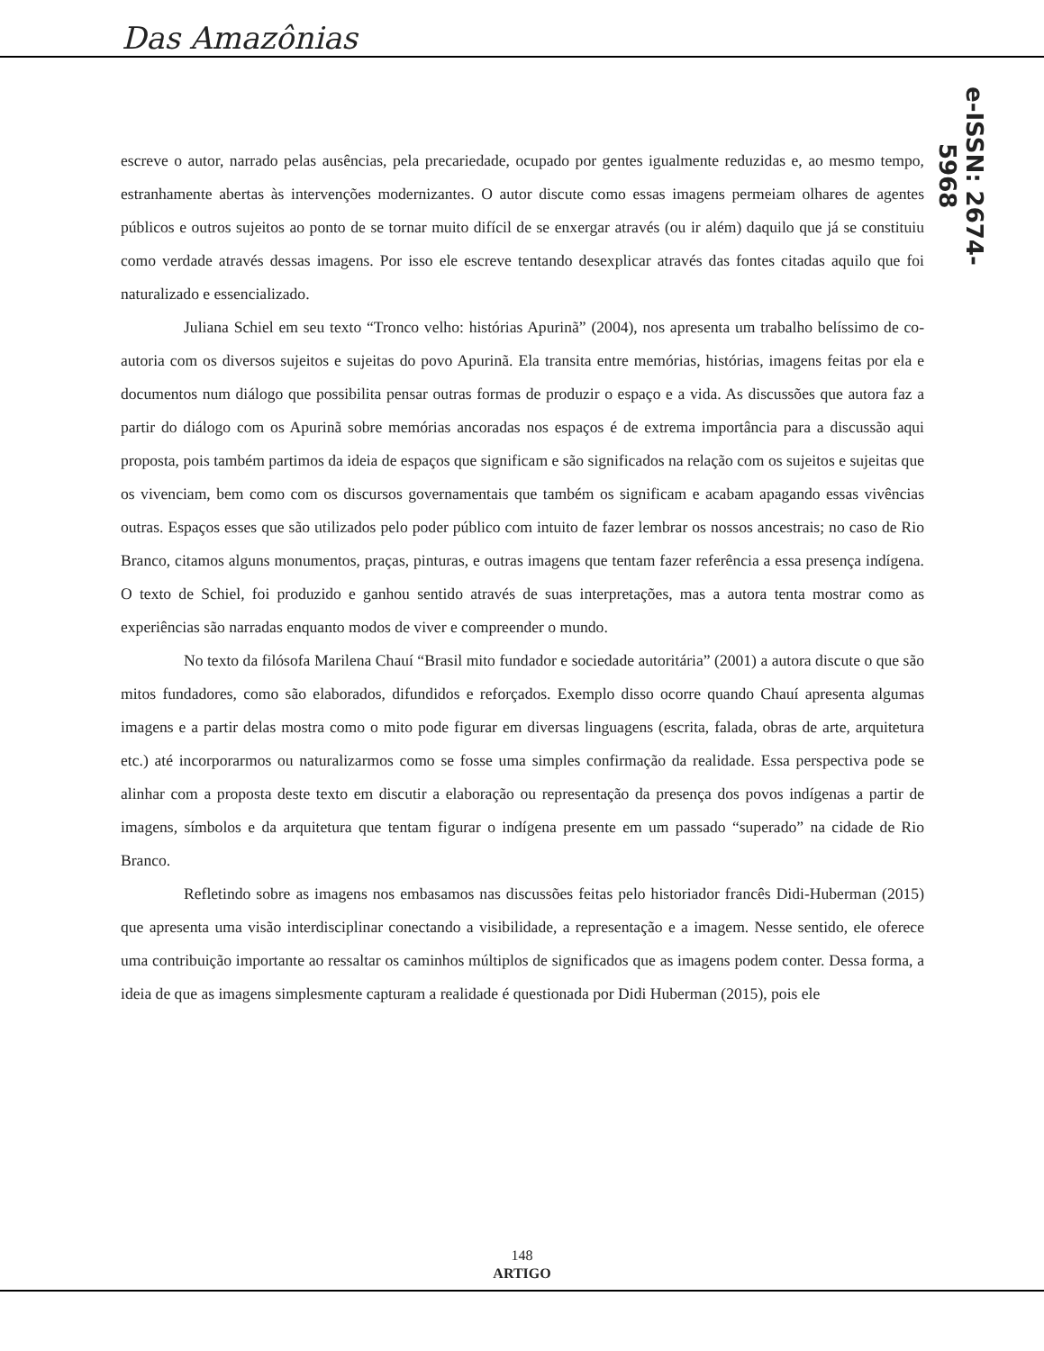Das Amazônias
e-ISSN: 2674-5968
escreve o autor, narrado pelas ausências, pela precariedade, ocupado por gentes igualmente reduzidas e, ao mesmo tempo, estranhamente abertas às intervenções modernizantes. O autor discute como essas imagens permeiam olhares de agentes públicos e outros sujeitos ao ponto de se tornar muito difícil de se enxergar através (ou ir além) daquilo que já se constituiu como verdade através dessas imagens. Por isso ele escreve tentando desexplicar através das fontes citadas aquilo que foi naturalizado e essencializado.
Juliana Schiel em seu texto “Tronco velho: histórias Apurinã” (2004), nos apresenta um trabalho belíssimo de co-autoria com os diversos sujeitos e sujeitas do povo Apurinã. Ela transita entre memórias, histórias, imagens feitas por ela e documentos num diálogo que possibilita pensar outras formas de produzir o espaço e a vida. As discussões que autora faz a partir do diálogo com os Apurinã sobre memórias ancoradas nos espaços é de extrema importância para a discussão aqui proposta, pois também partimos da ideia de espaços que significam e são significados na relação com os sujeitos e sujeitas que os vivenciam, bem como com os discursos governamentais que também os significam e acabam apagando essas vivências outras. Espaços esses que são utilizados pelo poder público com intuito de fazer lembrar os nossos ancestrais; no caso de Rio Branco, citamos alguns monumentos, praças, pinturas, e outras imagens que tentam fazer referência a essa presença indígena. O texto de Schiel, foi produzido e ganhou sentido através de suas interpretações, mas a autora tenta mostrar como as experiências são narradas enquanto modos de viver e compreender o mundo.
No texto da filósofa Marilena Chauí “Brasil mito fundador e sociedade autoritária” (2001) a autora discute o que são mitos fundadores, como são elaborados, difundidos e reforçados. Exemplo disso ocorre quando Chauí apresenta algumas imagens e a partir delas mostra como o mito pode figurar em diversas linguagens (escrita, falada, obras de arte, arquitetura etc.) até incorporarmos ou naturalizarmos como se fosse uma simples confirmação da realidade. Essa perspectiva pode se alinhar com a proposta deste texto em discutir a elaboração ou representação da presença dos povos indígenas a partir de imagens, símbolos e da arquitetura que tentam figurar o indígena presente em um passado “superado” na cidade de Rio Branco.
Refletindo sobre as imagens nos embasamos nas discussões feitas pelo historiador francês Didi-Huberman (2015) que apresenta uma visão interdisciplinar conectando a visibilidade, a representação e a imagem. Nesse sentido, ele oferece uma contribuição importante ao ressaltar os caminhos múltiplos de significados que as imagens podem conter. Dessa forma, a ideia de que as imagens simplesmente capturam a realidade é questionada por Didi Huberman (2015), pois ele
148
ARTIGO